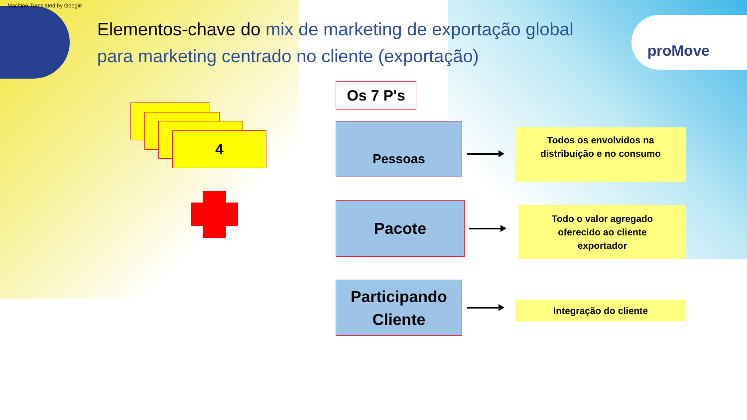Machine Translated by Google
Elementos-chave do mix de marketing de exportação global para marketing centrado no cliente (exportação)
proMove
4
Os 7 P's
Pessoas
Pacote
Participando
Cliente
Todos os envolvidos na
distribuição e no consumo
Todo o valor agregado
oferecido ao cliente
exportador
Integração do cliente